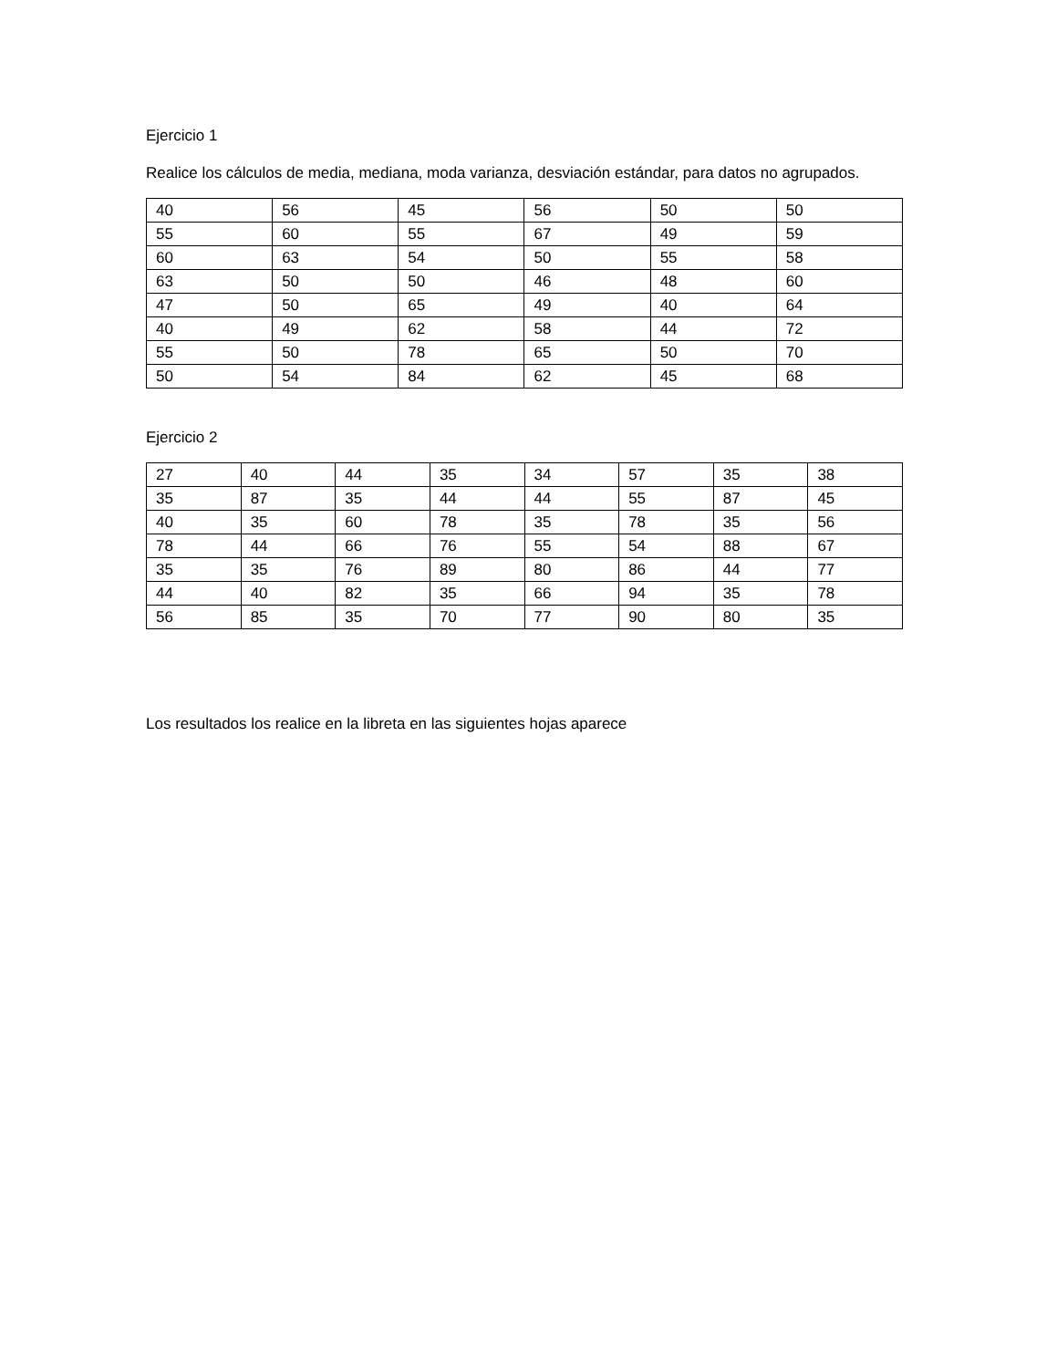Ejercicio 1
Realice los cálculos de media, mediana, moda varianza, desviación estándar, para datos no agrupados.
| 40 | 56 | 45 | 56 | 50 | 50 |
| 55 | 60 | 55 | 67 | 49 | 59 |
| 60 | 63 | 54 | 50 | 55 | 58 |
| 63 | 50 | 50 | 46 | 48 | 60 |
| 47 | 50 | 65 | 49 | 40 | 64 |
| 40 | 49 | 62 | 58 | 44 | 72 |
| 55 | 50 | 78 | 65 | 50 | 70 |
| 50 | 54 | 84 | 62 | 45 | 68 |
Ejercicio 2
| 27 | 40 | 44 | 35 | 34 | 57 | 35 | 38 |
| 35 | 87 | 35 | 44 | 44 | 55 | 87 | 45 |
| 40 | 35 | 60 | 78 | 35 | 78 | 35 | 56 |
| 78 | 44 | 66 | 76 | 55 | 54 | 88 | 67 |
| 35 | 35 | 76 | 89 | 80 | 86 | 44 | 77 |
| 44 | 40 | 82 | 35 | 66 | 94 | 35 | 78 |
| 56 | 85 | 35 | 70 | 77 | 90 | 80 | 35 |
Los resultados los realice en la libreta en las siguientes hojas aparece